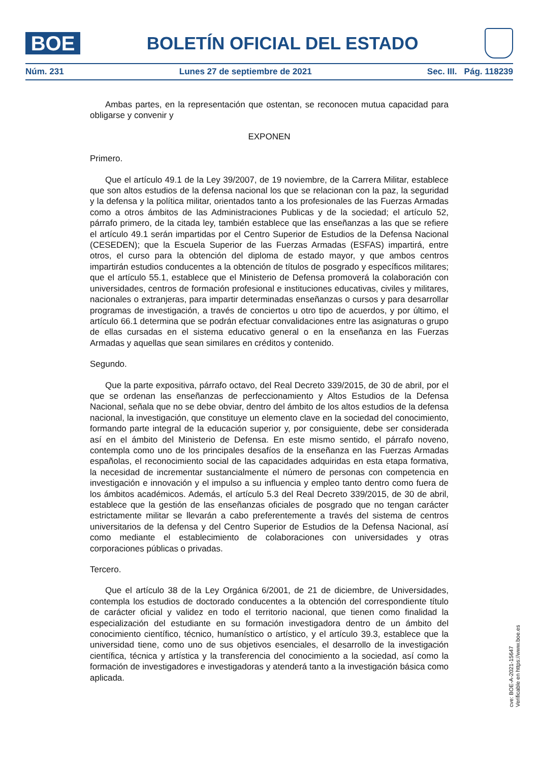BOE
BOLETÍN OFICIAL DEL ESTADO
Núm. 231 Lunes 27 de septiembre de 2021 Sec. III. Pág. 118239
Ambas partes, en la representación que ostentan, se reconocen mutua capacidad para obligarse y convenir y
EXPONEN
Primero.
Que el artículo 49.1 de la Ley 39/2007, de 19 noviembre, de la Carrera Militar, establece que son altos estudios de la defensa nacional los que se relacionan con la paz, la seguridad y la defensa y la política militar, orientados tanto a los profesionales de las Fuerzas Armadas como a otros ámbitos de las Administraciones Publicas y de la sociedad; el artículo 52, párrafo primero, de la citada ley, también establece que las enseñanzas a las que se refiere el artículo 49.1 serán impartidas por el Centro Superior de Estudios de la Defensa Nacional (CESEDEN); que la Escuela Superior de las Fuerzas Armadas (ESFAS) impartirá, entre otros, el curso para la obtención del diploma de estado mayor, y que ambos centros impartirán estudios conducentes a la obtención de títulos de posgrado y específicos militares; que el artículo 55.1, establece que el Ministerio de Defensa promoverá la colaboración con universidades, centros de formación profesional e instituciones educativas, civiles y militares, nacionales o extranjeras, para impartir determinadas enseñanzas o cursos y para desarrollar programas de investigación, a través de conciertos u otro tipo de acuerdos, y por último, el artículo 66.1 determina que se podrán efectuar convalidaciones entre las asignaturas o grupo de ellas cursadas en el sistema educativo general o en la enseñanza en las Fuerzas Armadas y aquellas que sean similares en créditos y contenido.
Segundo.
Que la parte expositiva, párrafo octavo, del Real Decreto 339/2015, de 30 de abril, por el que se ordenan las enseñanzas de perfeccionamiento y Altos Estudios de la Defensa Nacional, señala que no se debe obviar, dentro del ámbito de los altos estudios de la defensa nacional, la investigación, que constituye un elemento clave en la sociedad del conocimiento, formando parte integral de la educación superior y, por consiguiente, debe ser considerada así en el ámbito del Ministerio de Defensa. En este mismo sentido, el párrafo noveno, contempla como uno de los principales desafíos de la enseñanza en las Fuerzas Armadas españolas, el reconocimiento social de las capacidades adquiridas en esta etapa formativa, la necesidad de incrementar sustancialmente el número de personas con competencia en investigación e innovación y el impulso a su influencia y empleo tanto dentro como fuera de los ámbitos académicos. Además, el artículo 5.3 del Real Decreto 339/2015, de 30 de abril, establece que la gestión de las enseñanzas oficiales de posgrado que no tengan carácter estrictamente militar se llevarán a cabo preferentemente a través del sistema de centros universitarios de la defensa y del Centro Superior de Estudios de la Defensa Nacional, así como mediante el establecimiento de colaboraciones con universidades y otras corporaciones públicas o privadas.
Tercero.
Que el artículo 38 de la Ley Orgánica 6/2001, de 21 de diciembre, de Universidades, contempla los estudios de doctorado conducentes a la obtención del correspondiente título de carácter oficial y validez en todo el territorio nacional, que tienen como finalidad la especialización del estudiante en su formación investigadora dentro de un ámbito del conocimiento científico, técnico, humanístico o artístico, y el artículo 39.3, establece que la universidad tiene, como uno de sus objetivos esenciales, el desarrollo de la investigación científica, técnica y artística y la transferencia del conocimiento a la sociedad, así como la formación de investigadores e investigadoras y atenderá tanto a la investigación básica como aplicada.
cve: BOE-A-2021-15647
Verificable en https://www.boe.es